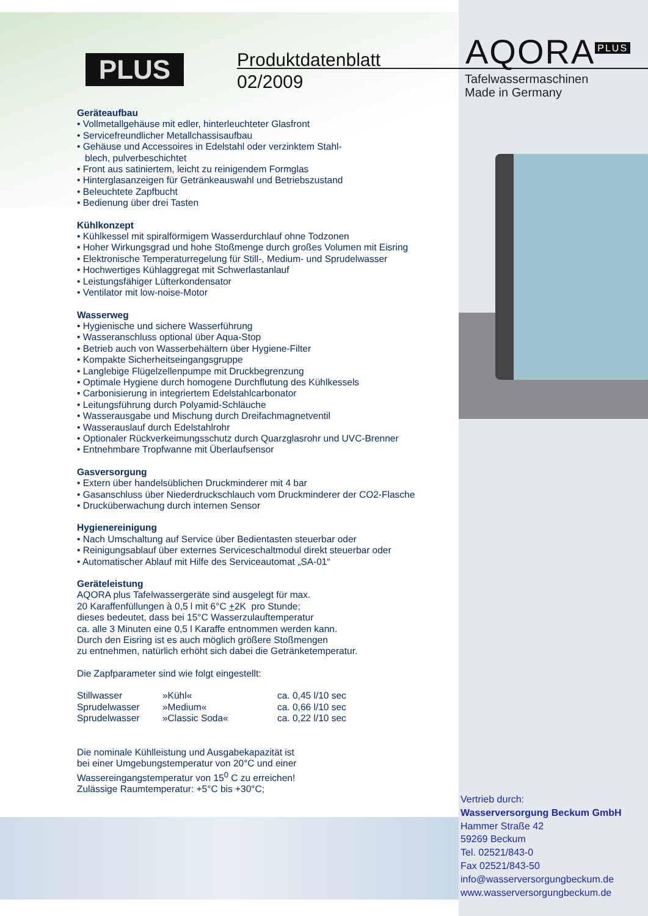PLUS
Produktdatenblatt
02/2009
AQORA<sup>PLUS</sup>
Tafelwassermaschinen
Made in Germany
Geräteaufbau
• Vollmetallgehäuse mit edler, hinterleuchteter Glasfront
• Servicefreundlicher Metallchassisaufbau
• Gehäuse und Accessoires in Edelstahl oder verzinktem Stahl-
blech, pulverbeschichtet
• Front aus satiniertem, leicht zu reinigendem Formglas
• Hinterglasanzeigen für Getränkeauswahl und Betriebszustand
• Beleuchtete Zapfbucht
• Bedienung über drei Tasten
Kühlkonzept
• Kühlkessel mit spiralförmigem Wasserdurchlauf ohne Todzonen
• Hoher Wirkungsgrad und hohe Stoßmenge durch großes Volumen mit Eisring
• Elektronische Temperaturregelung für Still-, Medium- und Sprudelwasser
• Hochwertiges Kühlaggregat mit Schwerlastanlauf
• Leistungsfähiger Lüfterkondensator
• Ventilator mit low-noise-Motor
Wasserweg
• Hygienische und sichere Wasserführung
• Wasseranschluss optional über Aqua-Stop
• Betrieb auch von Wasserbehältern über Hygiene-Filter
• Kompakte Sicherheitseingangsgruppe
• Langlebige Flügelzellenpumpe mit Druckbegrenzung
• Optimale Hygiene durch homogene Durchflutung des Kühlkessels
• Carbonisierung in integriertem Edelstahlcarbonator
• Leitungsführung durch Polyamid-Schläuche
• Wasserausgabe und Mischung durch Dreifachmagnetventil
• Wasserauslauf durch Edelstahlrohr
• Optionaler Rückverkeimungsschutz durch Quarzglasrohr und UVC-Brenner
• Entnehmbare Tropfwanne mit Überlaufsensor
Gasversorgung
• Extern über handelsüblichen Druckminderer mit 4 bar
• Gasanschluss über Niederdruckschlauch vom Druckminderer der CO2-Flasche
• Drucküberwachung durch internen Sensor
Hygienereinigung
• Nach Umschaltung auf Service über Bedientasten steuerbar oder
• Reinigungsablauf über externes Serviceschaltmodul direkt steuerbar oder
• Automatischer Ablauf mit Hilfe des Serviceautomat „SA-01“
Geräteleistung
AQORA plus Tafelwassergeräte sind ausgelegt für max.
20 Karaffenfüllungen à 0,5 l mit 6°C +2K pro Stunde;
dieses bedeutet, dass bei 15°C Wasserzulauftemperatur
ca. alle 3 Minuten eine 0,5 l Karaffe entnommen werden kann.
Durch den Eisring ist es auch möglich größere Stoßmengen
zu entnehmen, natürlich erhöht sich dabei die Getränketemperatur.
Die Zapfparameter sind wie folgt eingestellt:
| Stillwasser | »Kühl« | ca. 0,45 l/10 sec |
| Sprudelwasser | »Medium« | ca. 0,66 l/10 sec |
| Sprudelwasser | »Classic Soda« | ca. 0,22 l/10 sec |
Die nominale Kühlleistung und Ausgabekapazität ist
bei einer Umgebungstemperatur von 20°C und einer
Wassereingangstemperatur von 15<sup>0</sup> C zu erreichen!
Zulässige Raumtemperatur: +5°C bis +30°C;
Vertrieb durch:
Wasserversorgung Beckum GmbH
Hammer Straße 42
59269 Beckum
Tel. 02521/843-0
Fax 02521/843-50
info@wasserversorgungbeckum.de
www.wasserversorgungbeckum.de